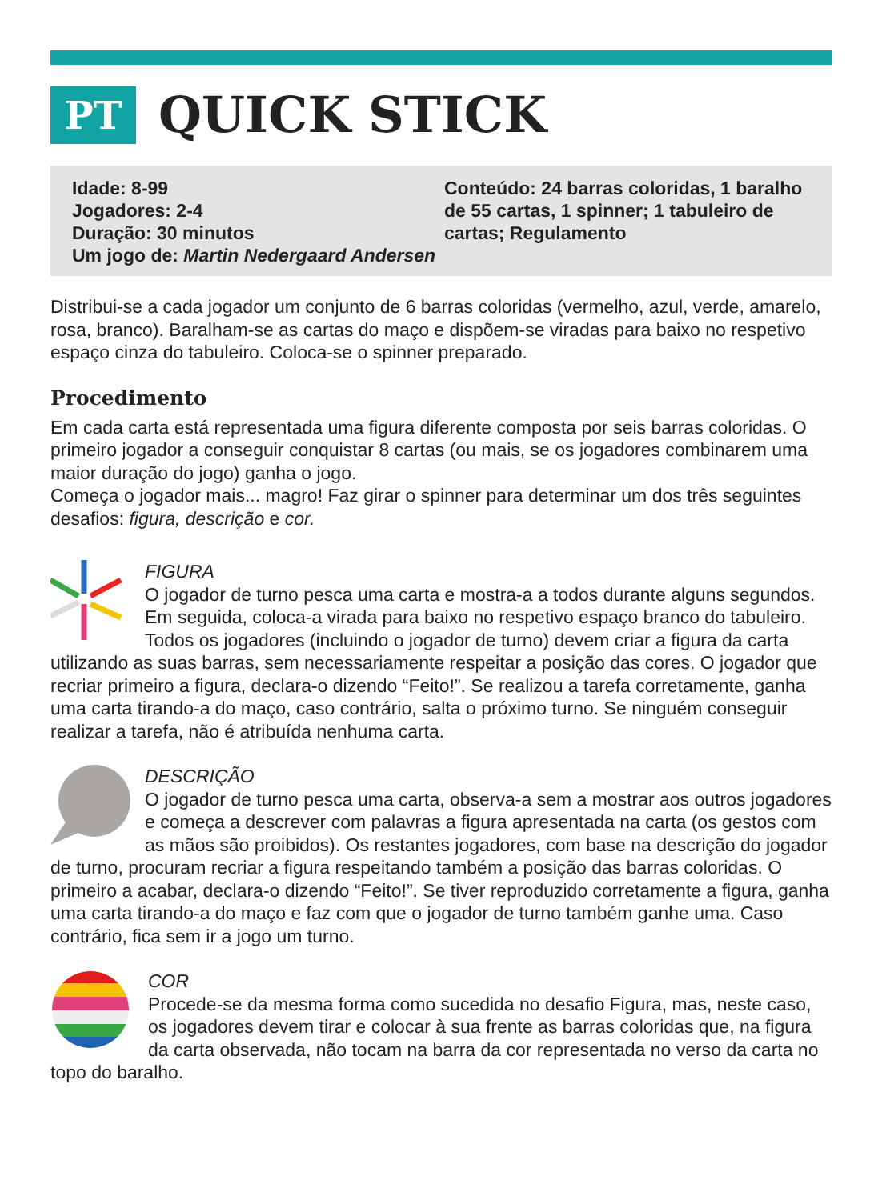PT
QUICK STICK
Idade: 8-99
Jogadores: 2-4
Duração: 30 minutos
Um jogo de: Martin Nedergaard Andersen
Conteúdo: 24 barras coloridas, 1 baralho de 55 cartas, 1 spinner; 1 tabuleiro de cartas; Regulamento
Distribui-se a cada jogador um conjunto de 6 barras coloridas (vermelho, azul, verde, amarelo, rosa, branco). Baralham-se as cartas do maço e dispõem-se viradas para baixo no respetivo espaço cinza do tabuleiro. Coloca-se o spinner preparado.
Procedimento
Em cada carta está representada uma figura diferente composta por seis barras coloridas. O primeiro jogador a conseguir conquistar 8 cartas (ou mais, se os jogadores combinarem uma maior duração do jogo) ganha o jogo.
Começa o jogador mais... magro! Faz girar o spinner para determinar um dos três seguintes desafios: figura, descrição e cor.
FIGURA
O jogador de turno pesca uma carta e mostra-a a todos durante alguns segundos. Em seguida, coloca-a virada para baixo no respetivo espaço branco do tabuleiro. Todos os jogadores (incluindo o jogador de turno) devem criar a figura da carta utilizando as suas barras, sem necessariamente respeitar a posição das cores. O jogador que recriar primeiro a figura, declara-o dizendo “Feito!”. Se realizou a tarefa corretamente, ganha uma carta tirando-a do maço, caso contrário, salta o próximo turno. Se ninguém conseguir realizar a tarefa, não é atribuída nenhuma carta.
DESCRIÇÃO
O jogador de turno pesca uma carta, observa-a sem a mostrar aos outros jogadores e começa a descrever com palavras a figura apresentada na carta (os gestos com as mãos são proibidos). Os restantes jogadores, com base na descrição do jogador de turno, procuram recriar a figura respeitando também a posição das barras coloridas. O primeiro a acabar, declara-o dizendo “Feito!”. Se tiver reproduzido corretamente a figura, ganha uma carta tirando-a do maço e faz com que o jogador de turno também ganhe uma. Caso contrário, fica sem ir a jogo um turno.
COR
Procede-se da mesma forma como sucedida no desafio Figura, mas, neste caso, os jogadores devem tirar e colocar à sua frente as barras coloridas que, na figura da carta observada, não tocam na barra da cor representada no verso da carta no topo do baralho.